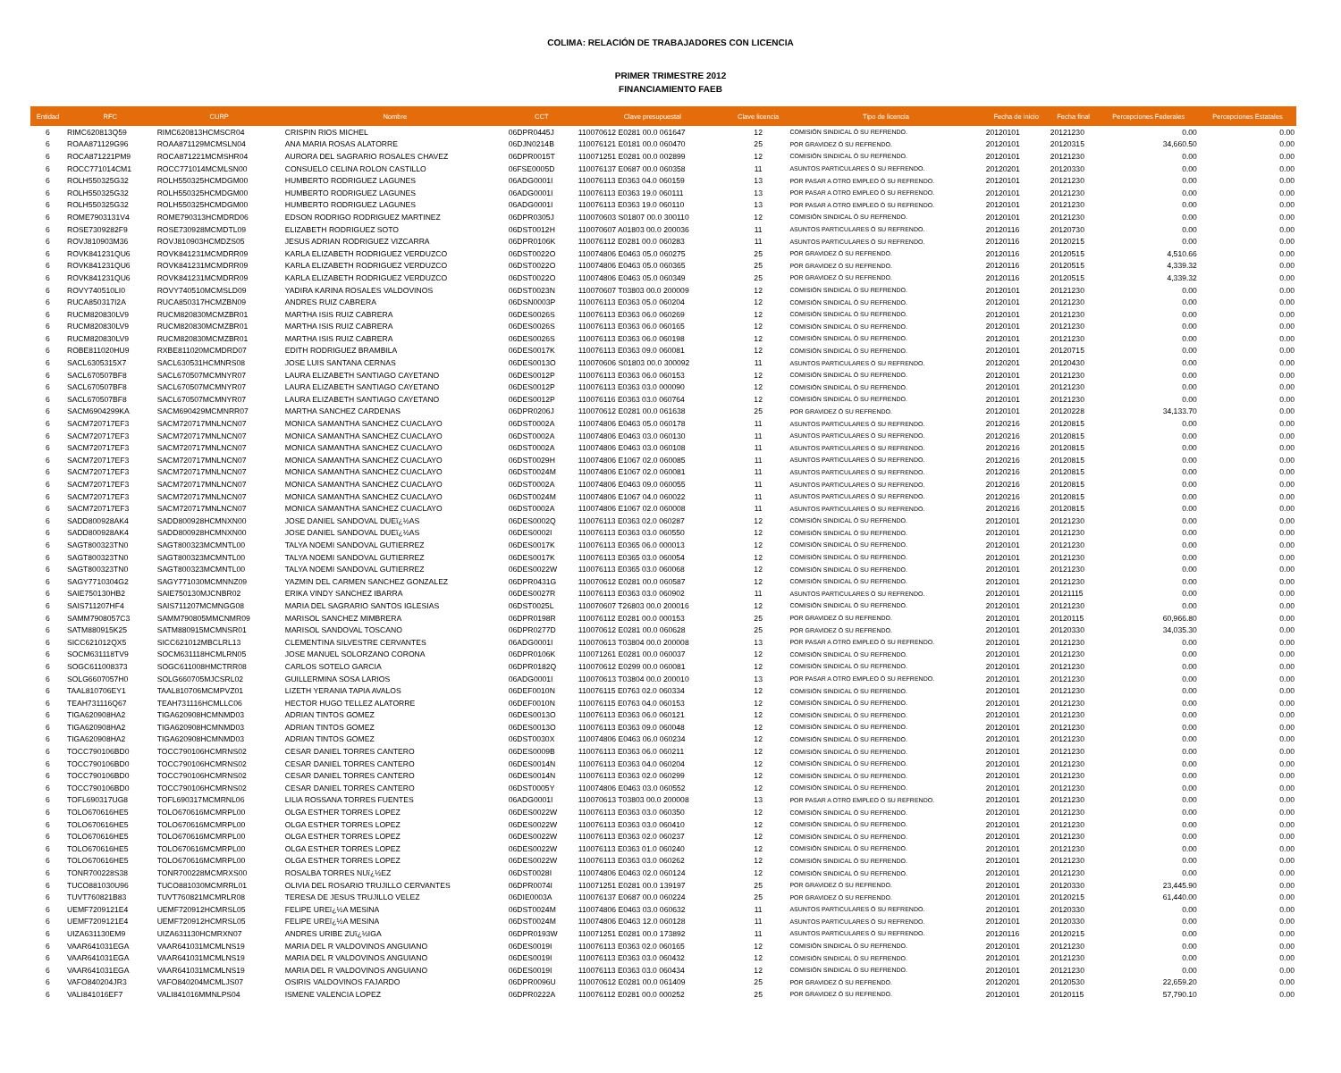COLIMA: RELACIÓN DE TRABAJADORES CON LICENCIA
PRIMER TRIMESTRE 2012
FINANCIAMIENTO FAEB
| Entidad | RFC | CURP | Nombre | CCT | Clave presupuestal | Clave licencia | Tipo de licencia | Fecha de inicio | Fecha final | Percepciones Federales | Percepciones Estatales |
| --- | --- | --- | --- | --- | --- | --- | --- | --- | --- | --- | --- |
| 6 | RIMC620813Q59 | RIMC620813HCMSCR04 | CRISPIN RIOS MICHEL | 06DPR0445J | 110070612 E0281 00.0 061647 | 12 | COMISIÓN SINDICAL Ó SU REFRENDO. | 20120101 | 20121230 | 0.00 | 0.00 |
| 6 | ROAA871129G96 | ROAA871129MCMSLN04 | ANA MARIA ROSAS ALATORRE | 06DJN0214B | 110076121 E0181 00.0 060470 | 25 | POR GRAVIDEZ Ó SU REFRENDO. | 20120101 | 20120315 | 34,660.50 | 0.00 |
| 6 | ROCA871221PM9 | ROCA871221MCMSHR04 | AURORA DEL SAGRARIO ROSALES CHAVEZ | 06DPR0015T | 110071251 E0281 00.0 002899 | 12 | COMISIÓN SINDICAL Ó SU REFRENDO. | 20120101 | 20121230 | 0.00 | 0.00 |
| 6 | ROCC771014CM1 | ROCC771014MCMLSN00 | CONSUELO CELINA ROLON CASTILLO | 06FSE0005D | 110076137 E0687 00.0 060358 | 11 | ASUNTOS PARTICULARES Ó SU REFRENDO. | 20120201 | 20120330 | 0.00 | 0.00 |
| 6 | ROLH550325G32 | ROLH550325HCMDGM00 | HUMBERTO RODRIGUEZ LAGUNES | 06ADG0001I | 110076113 E0363 04.0 060159 | 13 | POR PASAR A OTRO EMPLEO Ó SU REFRENDO. | 20120101 | 20121230 | 0.00 | 0.00 |
| 6 | ROLH550325G32 | ROLH550325HCMDGM00 | HUMBERTO RODRIGUEZ LAGUNES | 06ADG0001I | 110076113 E0363 19.0 060111 | 13 | POR PASAR A OTRO EMPLEO Ó SU REFRENDO. | 20120101 | 20121230 | 0.00 | 0.00 |
| 6 | ROLH550325G32 | ROLH550325HCMDGM00 | HUMBERTO RODRIGUEZ LAGUNES | 06ADG0001I | 110076113 E0363 19.0 060110 | 13 | POR PASAR A OTRO EMPLEO Ó SU REFRENDO. | 20120101 | 20121230 | 0.00 | 0.00 |
| 6 | ROME7903131V4 | ROME790313HCMDRD06 | EDSON RODRIGO RODRIGUEZ MARTINEZ | 06DPR0305J | 110070603 S01807 00.0 300110 | 12 | COMISIÓN SINDICAL Ó SU REFRENDO. | 20120101 | 20121230 | 0.00 | 0.00 |
| 6 | ROSE7309282F9 | ROSE730928MCMDTL09 | ELIZABETH RODRIGUEZ SOTO | 06DST0012H | 110070607 A01803 00.0 200036 | 11 | ASUNTOS PARTICULARES Ó SU REFRENDO. | 20120116 | 20120730 | 0.00 | 0.00 |
| 6 | ROVJ810903M36 | ROVJ810903HCMDZS05 | JESUS ADRIAN RODRIGUEZ VIZCARRA | 06DPR0106K | 110076112 E0281 00.0 060283 | 11 | ASUNTOS PARTICULARES Ó SU REFRENDO. | 20120116 | 20120215 | 0.00 | 0.00 |
| 6 | ROVK841231QU6 | ROVK841231MCMDRR09 | KARLA ELIZABETH RODRIGUEZ VERDUZCO | 06DST0022O | 110074806 E0463 05.0 060275 | 25 | POR GRAVIDEZ Ó SU REFRENDO. | 20120116 | 20120515 | 4,510.66 | 0.00 |
| 6 | ROVK841231QU6 | ROVK841231MCMDRR09 | KARLA ELIZABETH RODRIGUEZ VERDUZCO | 06DST0022O | 110074806 E0463 05.0 060365 | 25 | POR GRAVIDEZ Ó SU REFRENDO. | 20120116 | 20120515 | 4,339.32 | 0.00 |
| 6 | ROVK841231QU6 | ROVK841231MCMDRR09 | KARLA ELIZABETH RODRIGUEZ VERDUZCO | 06DST0022O | 110074806 E0463 05.0 060349 | 25 | POR GRAVIDEZ Ó SU REFRENDO. | 20120116 | 20120515 | 4,339.32 | 0.00 |
| 6 | ROVY740510LI0 | ROVY740510MCMSLD09 | YADIRA KARINA ROSALES VALDOVINOS | 06DST0023N | 110070607 T03803 00.0 200009 | 12 | COMISIÓN SINDICAL Ó SU REFRENDO. | 20120101 | 20121230 | 0.00 | 0.00 |
| 6 | RUCA850317I2A | RUCA850317HCMZBN09 | ANDRES RUIZ CABRERA | 06DSN0003P | 110076113 E0363 05.0 060204 | 12 | COMISIÓN SINDICAL Ó SU REFRENDO. | 20120101 | 20121230 | 0.00 | 0.00 |
| 6 | RUCM820830LV9 | RUCM820830MCMZBR01 | MARTHA ISIS RUIZ CABRERA | 06DES0026S | 110076113 E0363 06.0 060269 | 12 | COMISIÓN SINDICAL Ó SU REFRENDO. | 20120101 | 20121230 | 0.00 | 0.00 |
| 6 | RUCM820830LV9 | RUCM820830MCMZBR01 | MARTHA ISIS RUIZ CABRERA | 06DES0026S | 110076113 E0363 06.0 060165 | 12 | COMISIÓN SINDICAL Ó SU REFRENDO. | 20120101 | 20121230 | 0.00 | 0.00 |
| 6 | RUCM820830LV9 | RUCM820830MCMZBR01 | MARTHA ISIS RUIZ CABRERA | 06DES0026S | 110076113 E0363 06.0 060198 | 12 | COMISIÓN SINDICAL Ó SU REFRENDO. | 20120101 | 20121230 | 0.00 | 0.00 |
| 6 | ROBE811020HU9 | RXBE811020MCMDRD07 | EDITH RODRIGUEZ BRAMBILA | 06DES0017K | 110076113 E0363 09.0 060081 | 12 | COMISIÓN SINDICAL Ó SU REFRENDO. | 20120101 | 20120715 | 0.00 | 0.00 |
| 6 | SACL6305315X7 | SACL630531HCMNRS08 | JOSE LUIS SANTANA CERNAS | 06DES0013O | 110070606 S01803 00.0 300092 | 11 | ASUNTOS PARTICULARES Ó SU REFRENDO. | 20120201 | 20120430 | 0.00 | 0.00 |
| 6 | SACL670507BF8 | SACL670507MCMNYR07 | LAURA ELIZABETH SANTIAGO CAYETANO | 06DES0012P | 110076113 E0363 06.0 060153 | 12 | COMISIÓN SINDICAL Ó SU REFRENDO. | 20120101 | 20121230 | 0.00 | 0.00 |
| 6 | SACL670507BF8 | SACL670507MCMNYR07 | LAURA ELIZABETH SANTIAGO CAYETANO | 06DES0012P | 110076113 E0363 03.0 000090 | 12 | COMISIÓN SINDICAL Ó SU REFRENDO. | 20120101 | 20121230 | 0.00 | 0.00 |
| 6 | SACL670507BF8 | SACL670507MCMNYR07 | LAURA ELIZABETH SANTIAGO CAYETANO | 06DES0012P | 110076116 E0363 03.0 060764 | 12 | COMISIÓN SINDICAL Ó SU REFRENDO. | 20120101 | 20121230 | 0.00 | 0.00 |
| 6 | SACM6904299KA | SACM690429MCMNRR07 | MARTHA SANCHEZ CARDENAS | 06DPR0206J | 110070612 E0281 00.0 061638 | 25 | POR GRAVIDEZ Ó SU REFRENDO. | 20120101 | 20120228 | 34,133.70 | 0.00 |
| 6 | SACM720717EF3 | SACM720717MNLNCN07 | MONICA SAMANTHA SANCHEZ CUACLAYO | 06DST0002A | 110074806 E0463 05.0 060178 | 11 | ASUNTOS PARTICULARES Ó SU REFRENDO. | 20120216 | 20120815 | 0.00 | 0.00 |
| 6 | SACM720717EF3 | SACM720717MNLNCN07 | MONICA SAMANTHA SANCHEZ CUACLAYO | 06DST0002A | 110074806 E0463 03.0 060130 | 11 | ASUNTOS PARTICULARES Ó SU REFRENDO. | 20120216 | 20120815 | 0.00 | 0.00 |
| 6 | SACM720717EF3 | SACM720717MNLNCN07 | MONICA SAMANTHA SANCHEZ CUACLAYO | 06DST0002A | 110074806 E0463 03.0 060108 | 11 | ASUNTOS PARTICULARES Ó SU REFRENDO. | 20120216 | 20120815 | 0.00 | 0.00 |
| 6 | SACM720717EF3 | SACM720717MNLNCN07 | MONICA SAMANTHA SANCHEZ CUACLAYO | 06DST0029H | 110074806 E1067 02.0 060085 | 11 | ASUNTOS PARTICULARES Ó SU REFRENDO. | 20120216 | 20120815 | 0.00 | 0.00 |
| 6 | SACM720717EF3 | SACM720717MNLNCN07 | MONICA SAMANTHA SANCHEZ CUACLAYO | 06DST0024M | 110074806 E1067 02.0 060081 | 11 | ASUNTOS PARTICULARES Ó SU REFRENDO. | 20120216 | 20120815 | 0.00 | 0.00 |
| 6 | SACM720717EF3 | SACM720717MNLNCN07 | MONICA SAMANTHA SANCHEZ CUACLAYO | 06DST0002A | 110074806 E0463 09.0 060055 | 11 | ASUNTOS PARTICULARES Ó SU REFRENDO. | 20120216 | 20120815 | 0.00 | 0.00 |
| 6 | SACM720717EF3 | SACM720717MNLNCN07 | MONICA SAMANTHA SANCHEZ CUACLAYO | 06DST0024M | 110074806 E1067 04.0 060022 | 11 | ASUNTOS PARTICULARES Ó SU REFRENDO. | 20120216 | 20120815 | 0.00 | 0.00 |
| 6 | SACM720717EF3 | SACM720717MNLNCN07 | MONICA SAMANTHA SANCHEZ CUACLAYO | 06DST0002A | 110074806 E1067 02.0 060008 | 11 | ASUNTOS PARTICULARES Ó SU REFRENDO. | 20120216 | 20120815 | 0.00 | 0.00 |
| 6 | SADD800928AK4 | SADD800928HCMNXN00 | JOSE DANIEL SANDOVAL DUEï¿½AS | 06DES0002Q | 110076113 E0363 02.0 060287 | 12 | COMISIÓN SINDICAL Ó SU REFRENDO. | 20120101 | 20121230 | 0.00 | 0.00 |
| 6 | SADD800928AK4 | SADD800928HCMNXN00 | JOSE DANIEL SANDOVAL DUEï¿½AS | 06DES0002I | 110076113 E0363 03.0 060550 | 12 | COMISIÓN SINDICAL Ó SU REFRENDO. | 20120101 | 20121230 | 0.00 | 0.00 |
| 6 | SAGT800323TN0 | SAGT800323MCMNTL00 | TALYA NOEMI SANDOVAL GUTIERREZ | 06DES0017K | 110076113 E0365 06.0 000013 | 12 | COMISIÓN SINDICAL Ó SU REFRENDO. | 20120101 | 20121230 | 0.00 | 0.00 |
| 6 | SAGT800323TN0 | SAGT800323MCMNTL00 | TALYA NOEMI SANDOVAL GUTIERREZ | 06DES0017K | 110076113 E0365 03.0 060054 | 12 | COMISIÓN SINDICAL Ó SU REFRENDO. | 20120101 | 20121230 | 0.00 | 0.00 |
| 6 | SAGT800323TN0 | SAGT800323MCMNTL00 | TALYA NOEMI SANDOVAL GUTIERREZ | 06DES0022W | 110076113 E0365 03.0 060068 | 12 | COMISIÓN SINDICAL Ó SU REFRENDO. | 20120101 | 20121230 | 0.00 | 0.00 |
| 6 | SAGY7710304G2 | SAGY771030MCMNNZ09 | YAZMIN DEL CARMEN SANCHEZ GONZALEZ | 06DPR0431G | 110070612 E0281 00.0 060587 | 12 | COMISIÓN SINDICAL Ó SU REFRENDO. | 20120101 | 20121230 | 0.00 | 0.00 |
| 6 | SAIE750130HB2 | SAIE750130MJCNBR02 | ERIKA VINDY SANCHEZ IBARRA | 06DES0027R | 110076113 E0363 03.0 060902 | 11 | ASUNTOS PARTICULARES Ó SU REFRENDO. | 20120101 | 20121115 | 0.00 | 0.00 |
| 6 | SAIS711207HF4 | SAIS711207MCMNGG08 | MARIA DEL SAGRARIO SANTOS IGLESIAS | 06DST0025L | 110070607 T26803 00.0 200016 | 12 | COMISIÓN SINDICAL Ó SU REFRENDO. | 20120101 | 20121230 | 0.00 | 0.00 |
| 6 | SAMM7908057C3 | SAMM790805MMCNMR09 | MARISOL SANCHEZ MIMBRERA | 06DPR0198R | 110076112 E0281 00.0 000153 | 25 | POR GRAVIDEZ Ó SU REFRENDO. | 20120101 | 20120115 | 60,966.80 | 0.00 |
| 6 | SATM880915K25 | SATM880915MCMNSR01 | MARISOL SANDOVAL TOSCANO | 06DPR0277D | 110070612 E0281 00.0 060628 | 25 | POR GRAVIDEZ Ó SU REFRENDO. | 20120101 | 20120330 | 34,035.30 | 0.00 |
| 6 | SICC621012QX5 | SICC621012MBCLRL13 | CLEMENTINA SILVESTRE CERVANTES | 06ADG0001I | 110070613 T03804 00.0 200008 | 13 | POR PASAR A OTRO EMPLEO Ó SU REFRENDO. | 20120101 | 20121230 | 0.00 | 0.00 |
| 6 | SOCM631118TV9 | SOCM631118HCMLRN05 | JOSE MANUEL SOLORZANO CORONA | 06DPR0106K | 110071261 E0281 00.0 060037 | 12 | COMISIÓN SINDICAL Ó SU REFRENDO. | 20120101 | 20121230 | 0.00 | 0.00 |
| 6 | SOGC611008373 | SOGC611008HMCTRR08 | CARLOS SOTELO GARCIA | 06DPR0182Q | 110070612 E0299 00.0 060081 | 12 | COMISIÓN SINDICAL Ó SU REFRENDO. | 20120101 | 20121230 | 0.00 | 0.00 |
| 6 | SOLG6607057H0 | SOLG660705MJCSRL02 | GUILLERMINA SOSA LARIOS | 06ADG0001I | 110070613 T03804 00.0 200010 | 13 | POR PASAR A OTRO EMPLEO Ó SU REFRENDO. | 20120101 | 20121230 | 0.00 | 0.00 |
| 6 | TAAL810706EY1 | TAAL810706MCMPVZ01 | LIZETH YERANIA TAPIA AVALOS | 06DEF0010N | 110076115 E0763 02.0 060334 | 12 | COMISIÓN SINDICAL Ó SU REFRENDO. | 20120101 | 20121230 | 0.00 | 0.00 |
| 6 | TEAH731116Q67 | TEAH731116HCMLLC06 | HECTOR HUGO TELLEZ ALATORRE | 06DEF0010N | 110076115 E0763 04.0 060153 | 12 | COMISIÓN SINDICAL Ó SU REFRENDO. | 20120101 | 20121230 | 0.00 | 0.00 |
| 6 | TIGA620908HA2 | TIGA620908HCMNMD03 | ADRIAN TINTOS GOMEZ | 06DES0013O | 110076113 E0363 06.0 060121 | 12 | COMISIÓN SINDICAL Ó SU REFRENDO. | 20120101 | 20121230 | 0.00 | 0.00 |
| 6 | TIGA620908HA2 | TIGA620908HCMNMD03 | ADRIAN TINTOS GOMEZ | 06DES0013O | 110076113 E0363 09.0 060048 | 12 | COMISIÓN SINDICAL Ó SU REFRENDO. | 20120101 | 20121230 | 0.00 | 0.00 |
| 6 | TIGA620908HA2 | TIGA620908HCMNMD03 | ADRIAN TINTOS GOMEZ | 06DST0030X | 110074806 E0463 06.0 060234 | 12 | COMISIÓN SINDICAL Ó SU REFRENDO. | 20120101 | 20121230 | 0.00 | 0.00 |
| 6 | TOCC790106BD0 | TOCC790106HCMRNS02 | CESAR DANIEL TORRES CANTERO | 06DES0009B | 110076113 E0363 06.0 060211 | 12 | COMISIÓN SINDICAL Ó SU REFRENDO. | 20120101 | 20121230 | 0.00 | 0.00 |
| 6 | TOCC790106BD0 | TOCC790106HCMRNS02 | CESAR DANIEL TORRES CANTERO | 06DES0014N | 110076113 E0363 04.0 060204 | 12 | COMISIÓN SINDICAL Ó SU REFRENDO. | 20120101 | 20121230 | 0.00 | 0.00 |
| 6 | TOCC790106BD0 | TOCC790106HCMRNS02 | CESAR DANIEL TORRES CANTERO | 06DES0014N | 110076113 E0363 02.0 060299 | 12 | COMISIÓN SINDICAL Ó SU REFRENDO. | 20120101 | 20121230 | 0.00 | 0.00 |
| 6 | TOCC790106BD0 | TOCC790106HCMRNS02 | CESAR DANIEL TORRES CANTERO | 06DST0005Y | 110074806 E0463 03.0 060552 | 12 | COMISIÓN SINDICAL Ó SU REFRENDO. | 20120101 | 20121230 | 0.00 | 0.00 |
| 6 | TOFL690317UG8 | TOFL690317MCMRNL06 | LILIA ROSSANA TORRES FUENTES | 06ADG0001I | 110070613 T03803 00.0 200008 | 13 | POR PASAR A OTRO EMPLEO Ó SU REFRENDO. | 20120101 | 20121230 | 0.00 | 0.00 |
| 6 | TOLO670616HE5 | TOLO670616MCMRPL00 | OLGA ESTHER TORRES LOPEZ | 06DES0022W | 110076113 E0363 03.0 060350 | 12 | COMISIÓN SINDICAL Ó SU REFRENDO. | 20120101 | 20121230 | 0.00 | 0.00 |
| 6 | TOLO670616HE5 | TOLO670616MCMRPL00 | OLGA ESTHER TORRES LOPEZ | 06DES0022W | 110076113 E0363 03.0 060410 | 12 | COMISIÓN SINDICAL Ó SU REFRENDO. | 20120101 | 20121230 | 0.00 | 0.00 |
| 6 | TOLO670616HE5 | TOLO670616MCMRPL00 | OLGA ESTHER TORRES LOPEZ | 06DES0022W | 110076113 E0363 02.0 060237 | 12 | COMISIÓN SINDICAL Ó SU REFRENDO. | 20120101 | 20121230 | 0.00 | 0.00 |
| 6 | TOLO670616HE5 | TOLO670616MCMRPL00 | OLGA ESTHER TORRES LOPEZ | 06DES0022W | 110076113 E0363 01.0 060240 | 12 | COMISIÓN SINDICAL Ó SU REFRENDO. | 20120101 | 20121230 | 0.00 | 0.00 |
| 6 | TOLO670616HE5 | TOLO670616MCMRPL00 | OLGA ESTHER TORRES LOPEZ | 06DES0022W | 110076113 E0363 03.0 060262 | 12 | COMISIÓN SINDICAL Ó SU REFRENDO. | 20120101 | 20121230 | 0.00 | 0.00 |
| 6 | TONR700228S38 | TONR700228MCMRXS00 | ROSALBA TORRES NUï¿½EZ | 06DST0028I | 110074806 E0463 02.0 060124 | 12 | COMISIÓN SINDICAL Ó SU REFRENDO. | 20120101 | 20121230 | 0.00 | 0.00 |
| 6 | TUCO881030U96 | TUCO881030MCMRRL01 | OLIVIA DEL ROSARIO TRUJILLO CERVANTES | 06DPR0074I | 110071251 E0281 00.0 139197 | 25 | POR GRAVIDEZ Ó SU REFRENDO. | 20120101 | 20120330 | 23,445.90 | 0.00 |
| 6 | TUVT760821B83 | TUVT760821MCMRLR08 | TERESA DE JESUS TRUJILLO VELEZ | 06DIE0003A | 110076137 E0687 00.0 060224 | 25 | POR GRAVIDEZ Ó SU REFRENDO. | 20120101 | 20120215 | 61,440.00 | 0.00 |
| 6 | UEMF7209121E4 | UEMF720912HCMRSL05 | FELIPE UREï¿½A MESINA | 06DST0024M | 110074806 E0463 03.0 060632 | 11 | ASUNTOS PARTICULARES Ó SU REFRENDO. | 20120101 | 20120330 | 0.00 | 0.00 |
| 6 | UEMF7209121E4 | UEMF720912HCMRSL05 | FELIPE UREï¿½A MESINA | 06DST0024M | 110074806 E0463 12.0 060128 | 11 | ASUNTOS PARTICULARES Ó SU REFRENDO. | 20120101 | 20120330 | 0.00 | 0.00 |
| 6 | UIZA631130EM9 | UIZA631130HCMRXN07 | ANDRES URIBE ZUï¿½IGA | 06DPR0193W | 110071251 E0281 00.0 173892 | 11 | ASUNTOS PARTICULARES Ó SU REFRENDO. | 20120116 | 20120215 | 0.00 | 0.00 |
| 6 | VAAR641031EGA | VAAR641031MCMLNS19 | MARIA DEL R VALDOVINOS ANGUIANO | 06DES0019I | 110076113 E0363 02.0 060165 | 12 | COMISIÓN SINDICAL Ó SU REFRENDO. | 20120101 | 20121230 | 0.00 | 0.00 |
| 6 | VAAR641031EGA | VAAR641031MCMLNS19 | MARIA DEL R VALDOVINOS ANGUIANO | 06DES0019I | 110076113 E0363 03.0 060432 | 12 | COMISIÓN SINDICAL Ó SU REFRENDO. | 20120101 | 20121230 | 0.00 | 0.00 |
| 6 | VAAR641031EGA | VAAR641031MCMLNS19 | MARIA DEL R VALDOVINOS ANGUIANO | 06DES0019I | 110076113 E0363 03.0 060434 | 12 | COMISIÓN SINDICAL Ó SU REFRENDO. | 20120101 | 20121230 | 0.00 | 0.00 |
| 6 | VAFO840204JR3 | VAFO840204MCMLJS07 | OSIRIS VALDOVINOS FAJARDO | 06DPR0096U | 110070612 E0281 00.0 061409 | 25 | POR GRAVIDEZ Ó SU REFRENDO. | 20120201 | 20120530 | 22,659.20 | 0.00 |
| 6 | VALI841016EF7 | VALI841016MMNLPS04 | ISMENE VALENCIA LOPEZ | 06DPR0222A | 110076112 E0281 00.0 000252 | 25 | POR GRAVIDEZ Ó SU REFRENDO. | 20120101 | 20120115 | 57,790.10 | 0.00 |